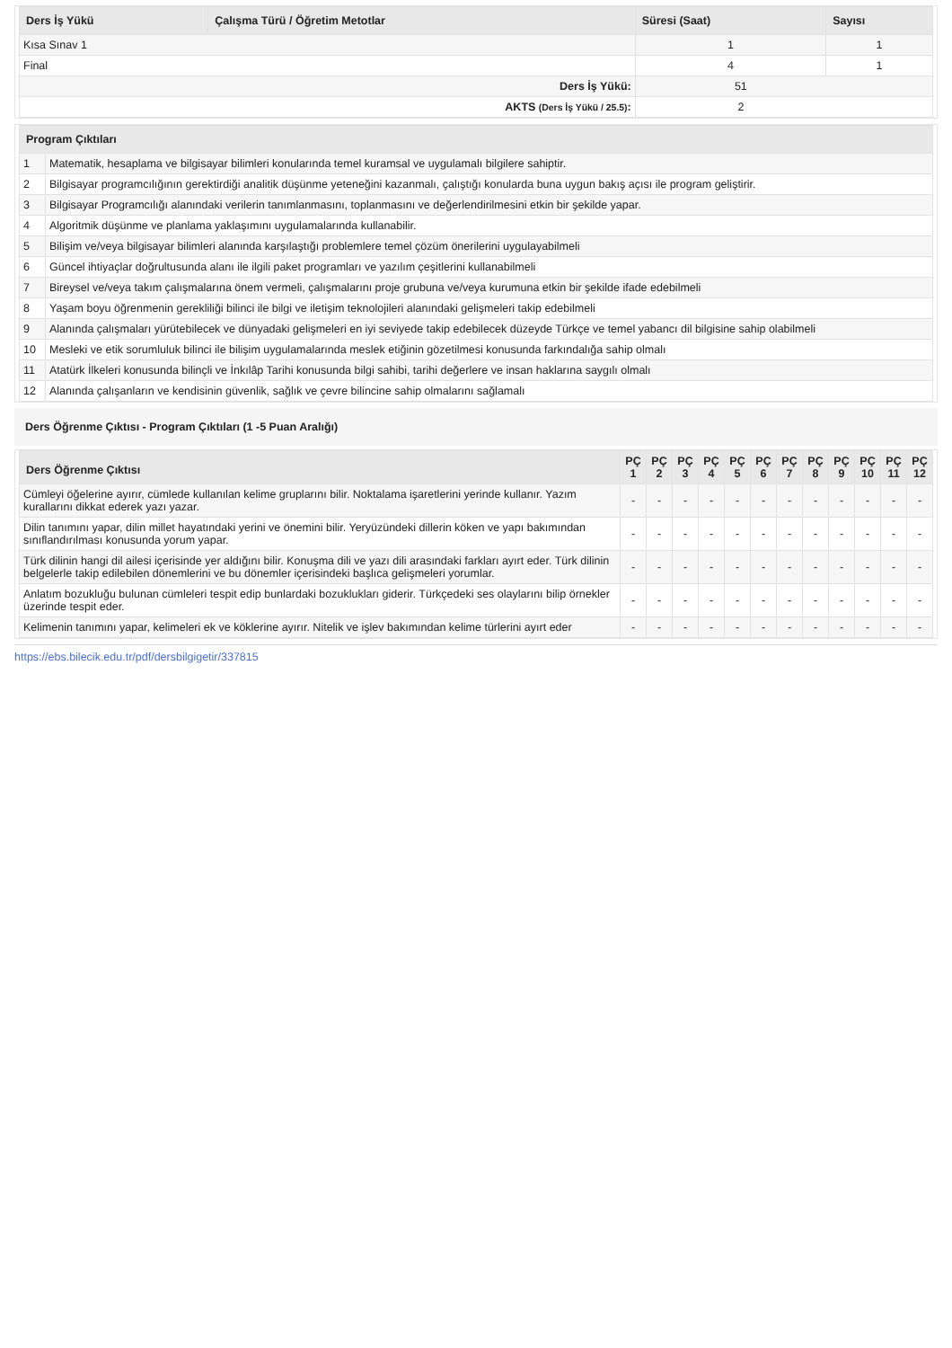| Ders İş Yükü | Çalışma Türü / Öğretim Metotlar | Süresi (Saat) | Sayısı |
| --- | --- | --- | --- |
| Kısa Sınav 1 | | 1 | 1 |
| Final | | 4 | 1 |
| Ders İş Yükü: | | 51 | |
| AKTS (Ders İş Yükü / 25.5) : | | 2 | |
| Program Çıktıları | |
| --- | --- |
| 1 | Matematik, hesaplama ve bilgisayar bilimleri konularında temel kuramsal ve uygulamalı bilgilere sahiptir. |
| 2 | Bilgisayar programcılığının gerektirdiği analitik düşünme yeteneğini kazanmalı, çalıştığı konularda buna uygun bakış açısı ile program geliştirir. |
| 3 | Bilgisayar Programcılığı alanındaki verilerin tanımlanmasını, toplanmasını ve değerlendirilmesini etkin bir şekilde yapar. |
| 4 | Algoritmik düşünme ve planlama yaklaşımını uygulamalarında kullanabilir. |
| 5 | Bilişim ve/veya bilgisayar bilimleri alanında karşılaştığı problemlere temel çözüm önerilerini uygulayabilmeli |
| 6 | Güncel ihtiyaçlar doğrultusunda alanı ile ilgili paket programları ve yazılım çeşitlerini kullanabilmeli |
| 7 | Bireysel ve/veya takım çalışmalarına önem vermeli, çalışmalarını proje grubuna ve/veya kurumuna etkin bir şekilde ifade edebilmeli |
| 8 | Yaşam boyu öğrenmenin gerekliliği bilinci ile bilgi ve iletişim teknolojileri alanındaki gelişmeleri takip edebilmeli |
| 9 | Alanında çalışmaları yürütebilecek ve dünyadaki gelişmeleri en iyi seviyede takip edebilecek düzeyde Türkçe ve temel yabancı dil bilgisine sahip olabilmeli |
| 10 | Mesleki ve etik sorumluluk bilinci ile bilişim uygulamalarında meslek etiğinin gözetilmesi konusunda farkındalığa sahip olmalı |
| 11 | Atatürk İlkeleri konusunda bilinçli ve İnkılâp Tarihi konusunda bilgi sahibi, tarihi değerlere ve insan haklarına saygılı olmalı |
| 12 | Alanında çalışanların ve kendisinin güvenlik, sağlık ve çevre bilincine sahip olmalarını sağlamalı |
Ders Öğrenme Çıktısı - Program Çıktıları (1 -5 Puan Aralığı)
| Ders Öğrenme Çıktısı | PÇ 1 | PÇ 2 | PÇ 3 | PÇ 4 | PÇ 5 | PÇ 6 | PÇ 7 | PÇ 8 | PÇ 9 | PÇ 10 | PÇ 11 | PÇ 12 |
| --- | --- | --- | --- | --- | --- | --- | --- | --- | --- | --- | --- | --- |
| Cümleyi öğelerine ayırır, cümlede kullanılan kelime gruplarını bilir. Noktalama işaretlerini yerinde kullanır. Yazım kurallarını dikkat ederek yazı yazar. | - | - | - | - | - | - | - | - | - | - | - | - |
| Dilin tanımını yapar, dilin millet hayatındaki yerini ve önemini bilir. Yeryüzündeki dillerin köken ve yapı bakımından sınıflandırılması konusunda yorum yapar. | - | - | - | - | - | - | - | - | - | - | - | - |
| Türk dilinin hangi dil ailesi içerisinde yer aldığını bilir. Konuşma dili ve yazı dili arasındaki farkları ayırt eder. Türk dilinin belgelerle takip edilebilen dönemlerini ve bu dönemler içerisindeki başlıca gelişmeleri yorumlar. | - | - | - | - | - | - | - | - | - | - | - | - |
| Anlatım bozukluğu bulunan cümleleri tespit edip bunlardaki bozuklukları giderir. Türkçedeki ses olaylarını bilip örnekler üzerinde tespit eder. | - | - | - | - | - | - | - | - | - | - | - | - |
| Kelimenin tanımını yapar, kelimeleri ek ve köklerine ayırır. Nitelik ve işlev bakımından kelime türlerini ayırt eder | - | - | - | - | - | - | - | - | - | - | - | - |
https://ebs.bilecik.edu.tr/pdf/dersbilgigetir/337815